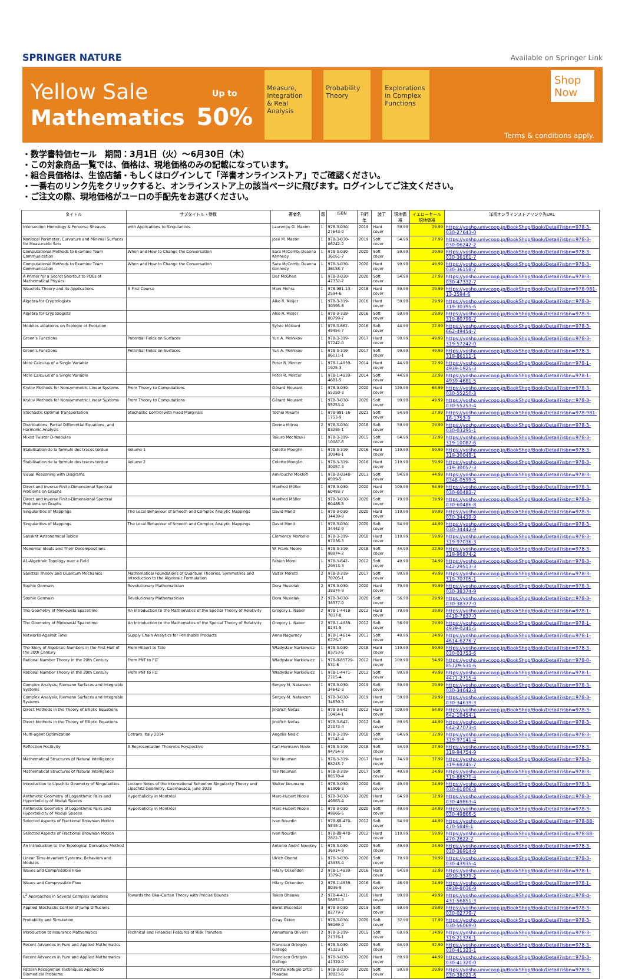SPRINGER NATURE Available on Springer Link
Yellow Sale
Mathematics
Up to
50%
Measure, Integration & Real Analysis
Probability Theory
Explorations in Complex Functions
Shop Now
Terms & conditions apply.
・数学書特価セール　期間：3月1日（火）～6月30日（木）
・この対象商品一覧では、価格は、現地価格のみの記載になっています。
・組合員価格は、生協店舗・もしくはログインして「洋書オンラインストア」でご確認ください。
・一番右のリンク先をクリックすると、オンラインストア上の該当ページに飛びます。ログインしてご注文ください。
・ご注文の際、現地価格がユーロの手配先をお選びください。
| タイトル | サブタイトル・巻数 | 著者名 | 版 | ISBN | 刊行年 | 装丁 | 現地価格 | イエローセール現地価格 | 洋書オンラインストアリンク先URL |
| --- | --- | --- | --- | --- | --- | --- | --- | --- | --- |
| Intersection Homology & Perverse Sheaves | with Applications to Singularities | Laurenţiu G. Maxim | 1 | 978-3-030-27643-0 | 2019 | Hard cover | 59.99 | 29.99 | https://yosho.univcoop.jp/BookShop/Book/Detail?isbn=978-3-030-27643-0 |
| Nonlocal Perimeter, Curvature and Minimal Surfaces for Measurable Sets | | José M. Mazón | 1 | 978-3-030-06242-2 | 2019 | Soft cover | 54.99 | 27.99 | https://yosho.univcoop.jp/BookShop/Book/Detail?isbn=978-3-030-06242-2 |
| Computational Methods to Examine Team Communication | When and How to Change the Conversation | Sara McComb; Deanna Kennedy | 1 | 978-3-030-36161-7 | 2020 | Soft cover | 59.99 | 29.99 | https://yosho.univcoop.jp/BookShop/Book/Detail?isbn=978-3-030-36161-7 |
| Computational Methods to Examine Team Communication | When and How to Change the Conversation | Sara McComb; Deanna Kennedy | 1 | 978-3-030-36158-7 | 2020 | Hard cover | 99.99 | 49.99 | https://yosho.univcoop.jp/BookShop/Book/Detail?isbn=978-3-030-36158-7 |
| A Primer for a Secret Shortcut to PDEs of Mathematical Physics | | Des McGhee | 1 | 978-3-030-47332-7 | 2020 | Soft cover | 54.99 | 27.99 | https://yosho.univcoop.jp/BookShop/Book/Detail?isbn=978-3-030-47332-7 |
| Wavelets Theory and Its Applications | A First Course | Mani Mehra | 1 | 978-981-13-2594-6 | 2018 | Hard cover | 59.99 | 29.99 | https://yosho.univcoop.jp/BookShop/Book/Detail?isbn=978-981-13-2594-6 |
| Algebra for Cryptologists | | Alko R. Meijer | 1 | 978-3-319-30395-6 | 2016 | Hard cover | 59.99 | 29.99 | https://yosho.univcoop.jp/BookShop/Book/Detail?isbn=978-3-319-30395-6 |
| Algebra for Cryptologists | | Alko R. Meijer | 1 | 978-3-319-80799-7 | 2016 | Soft cover | 59.99 | 29.99 | https://yosho.univcoop.jp/BookShop/Book/Detail?isbn=978-3-319-80799-7 |
| Modèles aléatoires en Ecologie et Evolution | | Sylvie Méléard | 1 | 978-3-662-49454-7 | 2016 | Soft cover | 44.99 | 22.99 | https://yosho.univcoop.jp/BookShop/Book/Detail?isbn=978-3-662-49454-7 |
| Green's Functions | Potential Fields on Surfaces | Yuri A. Melnikov | 1 | 978-3-319-57242-0 | 2017 | Hard cover | 99.99 | 49.99 | https://yosho.univcoop.jp/BookShop/Book/Detail?isbn=978-3-319-57242-0 |
| Green's Functions | Potential Fields on Surfaces | Yuri A. Melnikov | 1 | 978-3-319-86111-1 | 2017 | Soft cover | 99.99 | 49.99 | https://yosho.univcoop.jp/BookShop/Book/Detail?isbn=978-3-319-86111-1 |
| More Calculus of a Single Variable | | Peter R. Mercer | 1 | 978-1-4939-1925-3 | 2014 | Hard cover | 44.99 | 22.99 | https://yosho.univcoop.jp/BookShop/Book/Detail?isbn=978-1-4939-1925-3 |
| More Calculus of a Single Variable | | Peter R. Mercer | 1 | 978-1-4939-4681-5 | 2014 | Soft cover | 44.99 | 22.99 | https://yosho.univcoop.jp/BookShop/Book/Detail?isbn=978-1-4939-4681-5 |
| Krylov Methods for Nonsymmetric Linear Systems | From Theory to Computations | Gérard Meurant | 1 | 978-3-030-55250-3 | 2020 | Hard cover | 129.99 | 64.99 | https://yosho.univcoop.jp/BookShop/Book/Detail?isbn=978-3-030-55250-3 |
| Krylov Methods for Nonsymmetric Linear Systems | From Theory to Computations | Gérard Meurant | 1 | 978-3-030-55253-4 | 2020 | Soft cover | 99.99 | 49.99 | https://yosho.univcoop.jp/BookShop/Book/Detail?isbn=978-3-030-55253-4 |
| Stochastic Optimal Transportation | Stochastic Control with Fixed Marginals | Toshio Mikami | 1 | 978-981-16-1753-9 | 2021 | Soft cover | 54.99 | 27.99 | https://yosho.univcoop.jp/BookShop/Book/Detail?isbn=978-981-16-1753-9 |
| Distributions, Partial Differential Equations, and Harmonic Analysis | | Dorina Mitrea | 2 | 978-3-030-03295-1 | 2018 | Soft cover | 59.99 | 29.99 | https://yosho.univcoop.jp/BookShop/Book/Detail?isbn=978-3-030-03295-1 |
| Mixed Twistor D-modules | | Takuro Mochizuki | 1 | 978-3-319-10087-6 | 2015 | Soft cover | 64.99 | 32.99 | https://yosho.univcoop.jp/BookShop/Book/Detail?isbn=978-3-319-10087-6 |
| Stabilisation de la formule des traces tordue | Volume 1 | Colette Moeglin | 1 | 978-3-319-30048-1 | 2016 | Hard cover | 119.99 | 59.99 | https://yosho.univcoop.jp/BookShop/Book/Detail?isbn=978-3-319-30048-1 |
| Stabilisation de la formule des traces tordue | Volume 2 | Colette Moeglin | 1 | 978-3-319-30057-3 | 2016 | Hard cover | 119.99 | 59.99 | https://yosho.univcoop.jp/BookShop/Book/Detail?isbn=978-3-319-30057-3 |
| Visual Reasoning with Diagrams | | Amirouche Moktefi | 1 | 978-3-0348-0599-5 | 2013 | Soft cover | 84.99 | 44.99 | https://yosho.univcoop.jp/BookShop/Book/Detail?isbn=978-3-0348-0599-5 |
| Direct and Inverse Finite-Dimensional Spectral Problems on Graphs | | Manfred Möller | 1 | 978-3-030-60483-7 | 2020 | Hard cover | 109.99 | 54.99 | https://yosho.univcoop.jp/BookShop/Book/Detail?isbn=978-3-030-60483-7 |
| Direct and Inverse Finite-Dimensional Spectral Problems on Graphs | | Manfred Möller | 1 | 978-3-030-60486-8 | 2020 | Soft cover | 79.99 | 39.99 | https://yosho.univcoop.jp/BookShop/Book/Detail?isbn=978-3-030-60486-8 |
| Singularities of Mappings | The Local Behaviour of Smooth and Complex Analytic Mappings | David Mond | 1 | 978-3-030-34439-9 | 2020 | Hard cover | 119.99 | 59.99 | https://yosho.univcoop.jp/BookShop/Book/Detail?isbn=978-3-030-34439-9 |
| Singularities of Mappings | The Local Behaviour of Smooth and Complex Analytic Mappings | David Mond | 1 | 978-3-030-34442-9 | 2020 | Soft cover | 84.99 | 44.99 | https://yosho.univcoop.jp/BookShop/Book/Detail?isbn=978-3-030-34442-9 |
| Sanskrit Astronomical Tables | | Clemency Montelle | 1 | 978-3-319-97036-3 | 2018 | Hard cover | 119.99 | 59.99 | https://yosho.univcoop.jp/BookShop/Book/Detail?isbn=978-3-319-97036-3 |
| Monomial Ideals and Their Decompositions | | W. Frank Moore | 1 | 978-3-319-96874-2 | 2018 | Soft cover | 44.99 | 22.99 | https://yosho.univcoop.jp/BookShop/Book/Detail?isbn=978-3-319-96874-2 |
| A1-Algebraic Topology over a Field | | Fabien Morel | 1 | 978-3-642-29513-3 | 2012 | Soft cover | 49.99 | 24.99 | https://yosho.univcoop.jp/BookShop/Book/Detail?isbn=978-3-642-29513-3 |
| Spectral Theory and Quantum Mechanics | Mathematical Foundations of Quantum Theories, Symmetries and Introduction to the Algebraic Formulation | Valter Moretti | 2 | 978-3-319-70705-1 | 2017 | Soft cover | 99.99 | 49.99 | https://yosho.univcoop.jp/BookShop/Book/Detail?isbn=978-3-319-70705-1 |
| Sophie Germain | Revolutionary Mathematician | Dora Musielak | 2 | 978-3-030-38374-9 | 2020 | Hard cover | 79.99 | 39.99 | https://yosho.univcoop.jp/BookShop/Book/Detail?isbn=978-3-030-38374-9 |
| Sophie Germain | Revolutionary Mathematician | Dora Musielak | 2 | 978-3-030-38377-0 | 2020 | Soft cover | 56.99 | 29.99 | https://yosho.univcoop.jp/BookShop/Book/Detail?isbn=978-3-030-38377-0 |
| The Geometry of Minkowski Spacetime | An Introduction to the Mathematics of the Special Theory of Relativity | Gregory L. Naber | 2 | 978-1-4419-7837-0 | 2012 | Hard cover | 79.99 | 39.99 | https://yosho.univcoop.jp/BookShop/Book/Detail?isbn=978-1-4419-7837-0 |
| The Geometry of Minkowski Spacetime | An Introduction to the Mathematics of the Special Theory of Relativity | Gregory L. Naber | 2 | 978-1-4939-0241-5 | 2012 | Soft cover | 56.99 | 29.99 | https://yosho.univcoop.jp/BookShop/Book/Detail?isbn=978-1-4939-0241-5 |
| Networks Against Time | Supply Chain Analytics for Perishable Products | Anna Nagurney | 1 | 978-1-4614-6276-7 | 2013 | Soft cover | 49.99 | 24.99 | https://yosho.univcoop.jp/BookShop/Book/Detail?isbn=978-1-4614-6276-7 |
| The Story of Algebraic Numbers in the First Half of the 20th Century | From Hilbert to Tate | Władysław Narkiewicz | 1 | 978-3-030-03753-6 | 2018 | Hard cover | 119.99 | 59.99 | https://yosho.univcoop.jp/BookShop/Book/Detail?isbn=978-3-030-03753-6 |
| Rational Number Theory in the 20th Century | From PNT to FLT | Władysław Narkiewicz | 1 | 978-0-85729-531-6 | 2012 | Hard cover | 109.99 | 54.99 | https://yosho.univcoop.jp/BookShop/Book/Detail?isbn=978-0-85729-531-6 |
| Rational Number Theory in the 20th Century | From PNT to FLT | Władysław Narkiewicz | 1 | 978-1-4471-2715-4 | 2012 | Soft cover | 99.99 | 49.99 | https://yosho.univcoop.jp/BookShop/Book/Detail?isbn=978-1-4471-2715-4 |
| Complex Analysis, Riemann Surfaces and Integrable Systems | | Sergey M. Natanzon | 1 | 978-3-030-34642-3 | 2019 | Soft cover | 59.99 | 29.99 | https://yosho.univcoop.jp/BookShop/Book/Detail?isbn=978-3-030-34642-3 |
| Complex Analysis, Riemann Surfaces and Integrable Systems | | Sergey M. Natanzon | 1 | 978-3-030-34639-3 | 2019 | Hard cover | 59.99 | 29.99 | https://yosho.univcoop.jp/BookShop/Book/Detail?isbn=978-3-030-34639-3 |
| Direct Methods in the Theory of Elliptic Equations | | Jindřich Nečas | 1 | 978-3-642-10454-1 | 2012 | Hard cover | 109.99 | 54.99 | https://yosho.univcoop.jp/BookShop/Book/Detail?isbn=978-3-642-10454-1 |
| Direct Methods in the Theory of Elliptic Equations | | Jindřich Nečas | 1 | 978-3-642-27073-4 | 2012 | Soft cover | 89.95 | 44.99 | https://yosho.univcoop.jp/BookShop/Book/Detail?isbn=978-3-642-27073-4 |
| Multi-agent Optimization | Cetraro, Italy 2014 | Angelia Nedić | 1 | 978-3-319-97141-4 | 2018 | Soft cover | 64.99 | 32.99 | https://yosho.univcoop.jp/BookShop/Book/Detail?isbn=978-3-319-97141-4 |
| Reflection Positivity | A Representation Theoretic Perspective | Karl-Hermann Neeb | 1 | 978-3-319-94754-9 | 2018 | Soft cover | 54.99 | 27.99 | https://yosho.univcoop.jp/BookShop/Book/Detail?isbn=978-3-319-94754-9 |
| Mathematical Structures of Natural Intelligence | | Yair Neuman | 1 | 978-3-319-68245-7 | 2017 | Hard cover | 74.99 | 37.99 | https://yosho.univcoop.jp/BookShop/Book/Detail?isbn=978-3-319-68245-7 |
| Mathematical Structures of Natural Intelligence | | Yair Neuman | 1 | 978-3-319-88570-4 | 2017 | Soft cover | 49.99 | 24.99 | https://yosho.univcoop.jp/BookShop/Book/Detail?isbn=978-3-319-88570-4 |
| Introduction to Lipschitz Geometry of Singularities | Lecture Notes of the International School on Singularity Theory and Lipschitz Geometry, Cuernavaca, June 2018 | Walter Neumann | 1 | 978-3-030-61806-3 | 2020 | Soft cover | 49.99 | 24.99 | https://yosho.univcoop.jp/BookShop/Book/Detail?isbn=978-3-030-61806-3 |
| Arithmetic Geometry of Logarithmic Pairs and Hyperbolicity of Moduli Spaces | Hyperbolicity in Montréal | Marc-Hubert Nicole | 1 | 978-3-030-49863-4 | 2020 | Hard cover | 64.99 | 32.99 | https://yosho.univcoop.jp/BookShop/Book/Detail?isbn=978-3-030-49863-4 |
| Arithmetic Geometry of Logarithmic Pairs and Hyperbolicity of Moduli Spaces | Hyperbolicity in Montréal | Marc-Hubert Nicole | 1 | 978-3-030-49866-5 | 2020 | Soft cover | 49.99 | 24.99 | https://yosho.univcoop.jp/BookShop/Book/Detail?isbn=978-3-030-49866-5 |
| Selected Aspects of Fractional Brownian Motion | | Ivan Nourdin | 1 | 978-88-470-5849-1 | 2012 | Soft cover | 84.99 | 44.99 | https://yosho.univcoop.jp/BookShop/Book/Detail?isbn=978-88-470-5849-1 |
| Selected Aspects of Fractional Brownian Motion | | Ivan Nourdin | 1 | 978-88-470-2822-7 | 2012 | Hard cover | 119.99 | 59.99 | https://yosho.univcoop.jp/BookShop/Book/Detail?isbn=978-88-470-2822-7 |
| An Introduction to the Topological Derivative Method | | Antonio André Novotny | 1 | 978-3-030-36914-9 | 2020 | Soft cover | 49.99 | 24.99 | https://yosho.univcoop.jp/BookShop/Book/Detail?isbn=978-3-030-36914-9 |
| Linear Time-Invariant Systems, Behaviors and Modules | | Ulrich Oberst | 1 | 978-3-030-43935-4 | 2020 | Soft cover | 79.99 | 39.99 | https://yosho.univcoop.jp/BookShop/Book/Detail?isbn=978-3-030-43935-4 |
| Waves and Compressible Flow | | Hilary Ockendon | 2 | 978-1-4939-3379-2 | 2016 | Hard cover | 64.99 | 32.99 | https://yosho.univcoop.jp/BookShop/Book/Detail?isbn=978-1-4939-3379-2 |
| Waves and Compressible Flow | | Hilary Ockendon | 2 | 978-1-4939-8036-9 | 2016 | Soft cover | 46.99 | 24.99 | https://yosho.univcoop.jp/BookShop/Book/Detail?isbn=978-1-4939-8036-9 |
| L<sup>2</sup> Approaches in Several Complex Variables | Towards the Oka–Cartan Theory with Precise Bounds | Takeo Ohsawa | 2 | 978-4-431-56851-3 | 2018 | Hard cover | 99.99 | 49.99 | https://yosho.univcoop.jp/BookShop/Book/Detail?isbn=978-4-431-56851-3 |
| Applied Stochastic Control of Jump Diffusions | | Bernt Øksendal | 3 | 978-3-030-02779-7 | 2019 | Soft cover | 59.99 | 29.99 | https://yosho.univcoop.jp/BookShop/Book/Detail?isbn=978-3-030-02779-7 |
| Probability and Simulation | | Giray Ökten | 1 | 978-3-030-56069-0 | 2020 | Soft cover | 32.99 | 17.99 | https://yosho.univcoop.jp/BookShop/Book/Detail?isbn=978-3-030-56069-0 |
| Introduction to Insurance Mathematics | Technical and Financial Features of Risk Transfers | Annamaria Olivieri | 2 | 978-3-319-21376-1 | 2015 | Soft cover | 69.99 | 34.99 | https://yosho.univcoop.jp/BookShop/Book/Detail?isbn=978-3-319-21376-1 |
| Recent Advances in Pure and Applied Mathematics | | Francisco Ortegón Gallego | 1 | 978-3-030-41323-1 | 2020 | Soft cover | 64.99 | 32.99 | https://yosho.univcoop.jp/BookShop/Book/Detail?isbn=978-3-030-41323-1 |
| Recent Advances in Pure and Applied Mathematics | | Francisco Ortegón Gallego | 1 | 978-3-030-41320-0 | 2020 | Hard cover | 89.99 | 44.99 | https://yosho.univcoop.jp/BookShop/Book/Detail?isbn=978-3-030-41320-0 |
| Pattern Recognition Techniques Applied to Biomedical Problems | | Martha Refugio Ortiz-Posadas | 1 | 978-3-030-38023-6 | 2020 | Soft cover | 59.99 | 29.99 | https://yosho.univcoop.jp/BookShop/Book/Detail?isbn=978-3-030-38023-6 |